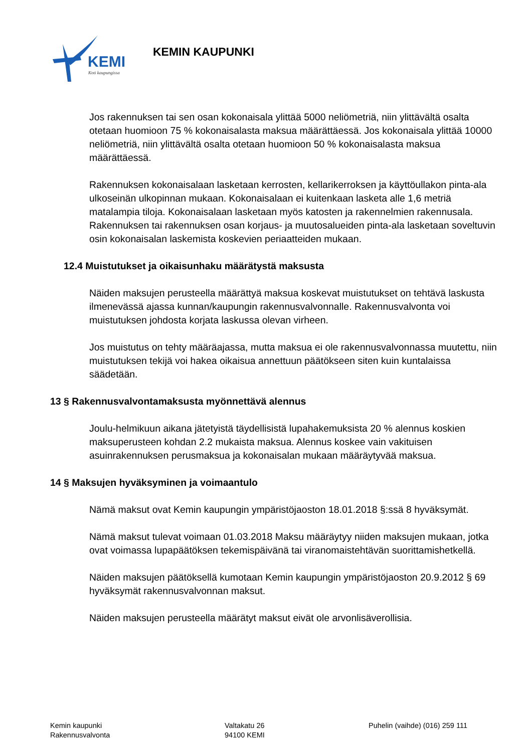KEMI
Koti kaupungissa
KEMIN KAUPUNKI
Jos rakennuksen tai sen osan kokonaisala ylittää 5000 neliömetriä, niin ylittävältä osalta otetaan huomioon 75 % kokonaisalasta maksua määrättäessä. Jos kokonaisala ylittää 10000 neliömetriä, niin ylittävältä osalta otetaan huomioon 50 % kokonaisalasta maksua määrättäessä.
Rakennuksen kokonaisalaan lasketaan kerrosten, kellarikerroksen ja käyttöullakon pinta-ala ulkoseinän ulkopinnan mukaan. Kokonaisalaan ei kuitenkaan lasketa alle 1,6 metriä matalampia tiloja. Kokonaisalaan lasketaan myös katosten ja rakennelmien rakennusala. Rakennuksen tai rakennuksen osan korjaus- ja muutosalueiden pinta-ala lasketaan soveltuvin osin kokonaisalan laskemista koskevien periaatteiden mukaan.
12.4 Muistutukset ja oikaisunhaku määrätystä maksusta
Näiden maksujen perusteella määrättyä maksua koskevat muistutukset on tehtävä laskusta ilmenevässä ajassa kunnan/kaupungin rakennusvalvonnalle. Rakennusvalvonta voi muistutuksen johdosta korjata laskussa olevan virheen.
Jos muistutus on tehty määräajassa, mutta maksua ei ole rakennusvalvonnassa muutettu, niin muistutuksen tekijä voi hakea oikaisua annettuun päätökseen siten kuin kuntalaissa säädetään.
13 § Rakennusvalvontamaksusta myönnettävä alennus
Joulu-helmikuun aikana jätetyistä täydellisistä lupahakemuksista 20 % alennus koskien maksuperusteen kohdan 2.2 mukaista maksua. Alennus koskee vain vakituisen asuinrakennuksen perusmaksua ja kokonaisalan mukaan määräytyvää maksua.
14 § Maksujen hyväksyminen ja voimaantulo
Nämä maksut ovat Kemin kaupungin ympäristöjaoston 18.01.2018 §:ssä 8 hyväksymät.
Nämä maksut tulevat voimaan 01.03.2018 Maksu määräytyy niiden maksujen mukaan, jotka ovat voimassa lupapäätöksen tekemispäivänä tai viranomaistehtävän suorittamishetkellä.
Näiden maksujen päätöksellä kumotaan Kemin kaupungin ympäristöjaoston 20.9.2012 § 69 hyväksymät rakennusvalvonnan maksut.
Näiden maksujen perusteella määrätyt maksut eivät ole arvonlisäverollisia.
Kemin kaupunki
Rakennusvalvonta
Valtakatu 26
94100 KEMI
Puhelin (vaihde) (016) 259 111